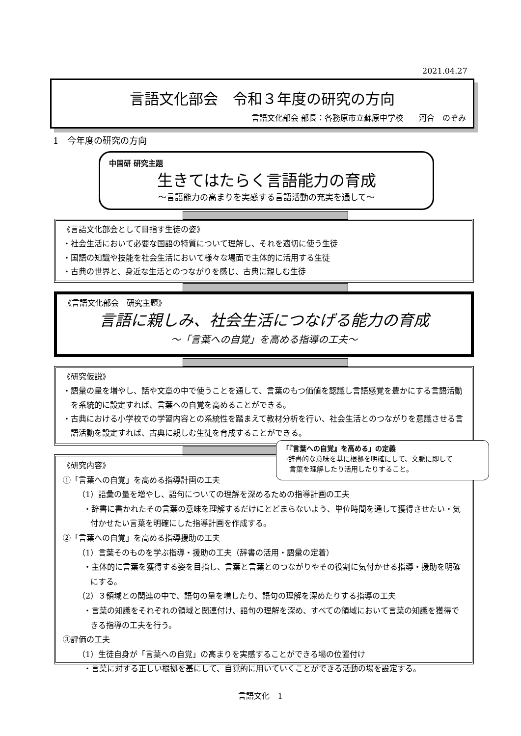2021.04.27
言語文化部会　令和３年度の研究の方向
言語文化部会 部長：各務原市立蘇原中学校　　河合　のぞみ
1　今年度の研究の方向
中国研 研究主題
生きてはたらく言語能力の育成
～言語能力の高まりを実感する言語活動の充実を通して～
《言語文化部会として目指す生徒の姿》
・社会生活において必要な国語の特質について理解し、それを適切に使う生徒
・国語の知識や技能を社会生活において様々な場面で主体的に活用する生徒
・古典の世界と、身近な生活とのつながりを感じ、古典に親しむ生徒
《言語文化部会　研究主題》
言語に親しみ、社会生活につなげる能力の育成
～「言葉への自覚」を高める指導の工夫～
《研究仮説》
・語彙の量を増やし、話や文章の中で使うことを通して、言葉のもつ価値を認識し言語感覚を豊かにする言語活動を系統的に設定すれば、言葉への自覚を高めることができる。
・古典における小学校での学習内容との系統性を踏まえて教材分析を行い、社会生活とのつながりを意識させる言語活動を設定すれば、古典に親しむ生徒を育成することができる。
《研究内容》
①「言葉への自覚」を高める指導計画の工夫
（1）語彙の量を増やし、語句についての理解を深めるための指導計画の工夫
・辞書に書かれたその言葉の意味を理解するだけにとどまらないよう、単位時間を通して獲得させたい・気付かせたい言葉を明確にした指導計画を作成する。
②「言葉への自覚」を高める指導援助の工夫
（1）言葉そのものを学ぶ指導・援助の工夫（辞書の活用・語彙の定着）
・主体的に言葉を獲得する姿を目指し、言葉と言葉とのつながりやその役割に気付かせる指導・援助を明確にする。
（2）３領域との関連の中で、語句の量を増したり、語句の理解を深めたりする指導の工夫
・言葉の知識をそれぞれの領域と関連付け、語句の理解を深め、すべての領域において言葉の知識を獲得できる指導の工夫を行う。
③評価の工夫
（1）生徒自身が「言葉への自覚」の高まりを実感することができる場の位置付け
・言葉に対する正しい根拠を基にして、自覚的に用いていくことができる活動の場を設定する。
「『言葉への自覚』を高める」の定義
→辞書的な意味を基に根拠を明確にして、文脈に即して
　言葉を理解したり活用したりすること。
言語文化　1